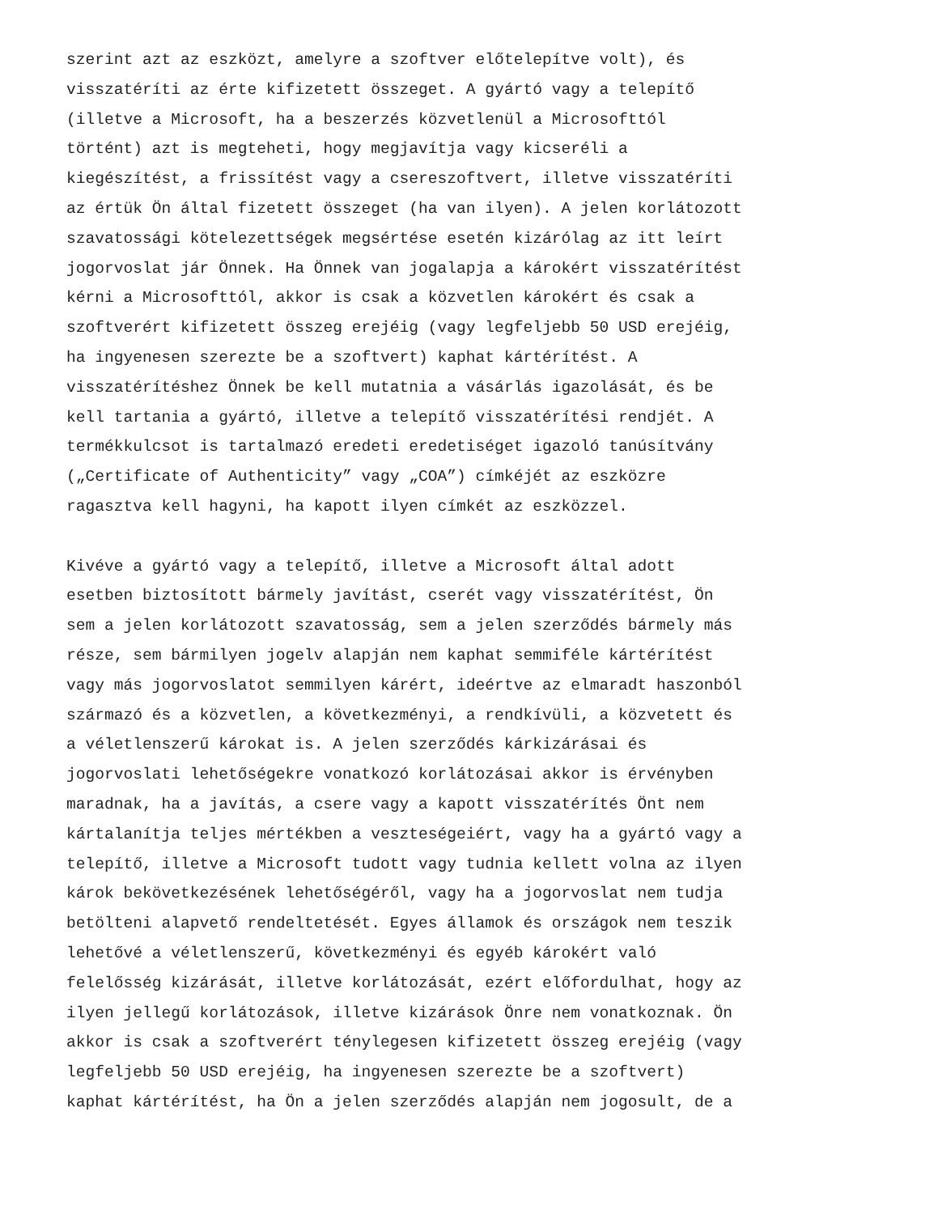szerint azt az eszközt, amelyre a szoftver előtelepítve volt), és visszatéríti az érte kifizetett összeget. A gyártó vagy a telepítő (illetve a Microsoft, ha a beszerzés közvetlenül a Microsofttól történt) azt is megteheti, hogy megjavítja vagy kicseréli a kiegészítést, a frissítést vagy a csereszoftvert, illetve visszatéríti az értük Ön által fizetett összeget (ha van ilyen). A jelen korlátozott szavatossági kötelezettségek megsértése esetén kizárólag az itt leírt jogorvoslat jár Önnek. Ha Önnek van jogalapja a károkért visszatérítést kérni a Microsofttól, akkor is csak a közvetlen károkért és csak a szoftverért kifizetett összeg erejéig (vagy legfeljebb 50 USD erejéig, ha ingyenesen szerezte be a szoftvert) kaphat kártérítést. A visszatérítéshez Önnek be kell mutatnia a vásárlás igazolását, és be kell tartania a gyártó, illetve a telepítő visszatérítési rendjét. A termékkulcsot is tartalmazó eredeti eredetiséget igazoló tanúsítvány („Certificate of Authenticity” vagy „COA”) címkéjét az eszközre ragasztva kell hagyni, ha kapott ilyen címkét az eszközzel.
Kivéve a gyártó vagy a telepítő, illetve a Microsoft által adott esetben biztosított bármely javítást, cserét vagy visszatérítést, Ön sem a jelen korlátozott szavatosság, sem a jelen szerződés bármely más része, sem bármilyen jogelv alapján nem kaphat semmiféle kártérítést vagy más jogorvoslatot semmilyen kárért, ideértve az elmaradt haszonból származó és a közvetlen, a következményi, a rendkívüli, a közvetett és a véletlenszerű károkat is. A jelen szerződés kárkizárásai és jogorvoslati lehetőségekre vonatkozó korlátozásai akkor is érvényben maradnak, ha a javítás, a csere vagy a kapott visszatérítés Önt nem kártalanítja teljes mértékben a veszteségeiért, vagy ha a gyártó vagy a telepítő, illetve a Microsoft tudott vagy tudnia kellett volna az ilyen károk bekövetkezésének lehetőségéről, vagy ha a jogorvoslat nem tudja betölteni alapvető rendeltetését. Egyes államok és országok nem teszik lehetővé a véletlenszerű, következményi és egyéb károkért való felelősség kizárását, illetve korlátozását, ezért előfordulhat, hogy az ilyen jellegű korlátozások, illetve kizárások Önre nem vonatkoznak. Ön akkor is csak a szoftverért ténylegesen kifizetett összeg erejéig (vagy legfeljebb 50 USD erejéig, ha ingyenesen szerezte be a szoftvert) kaphat kártérítést, ha Ön a jelen szerződés alapján nem jogosult, de a